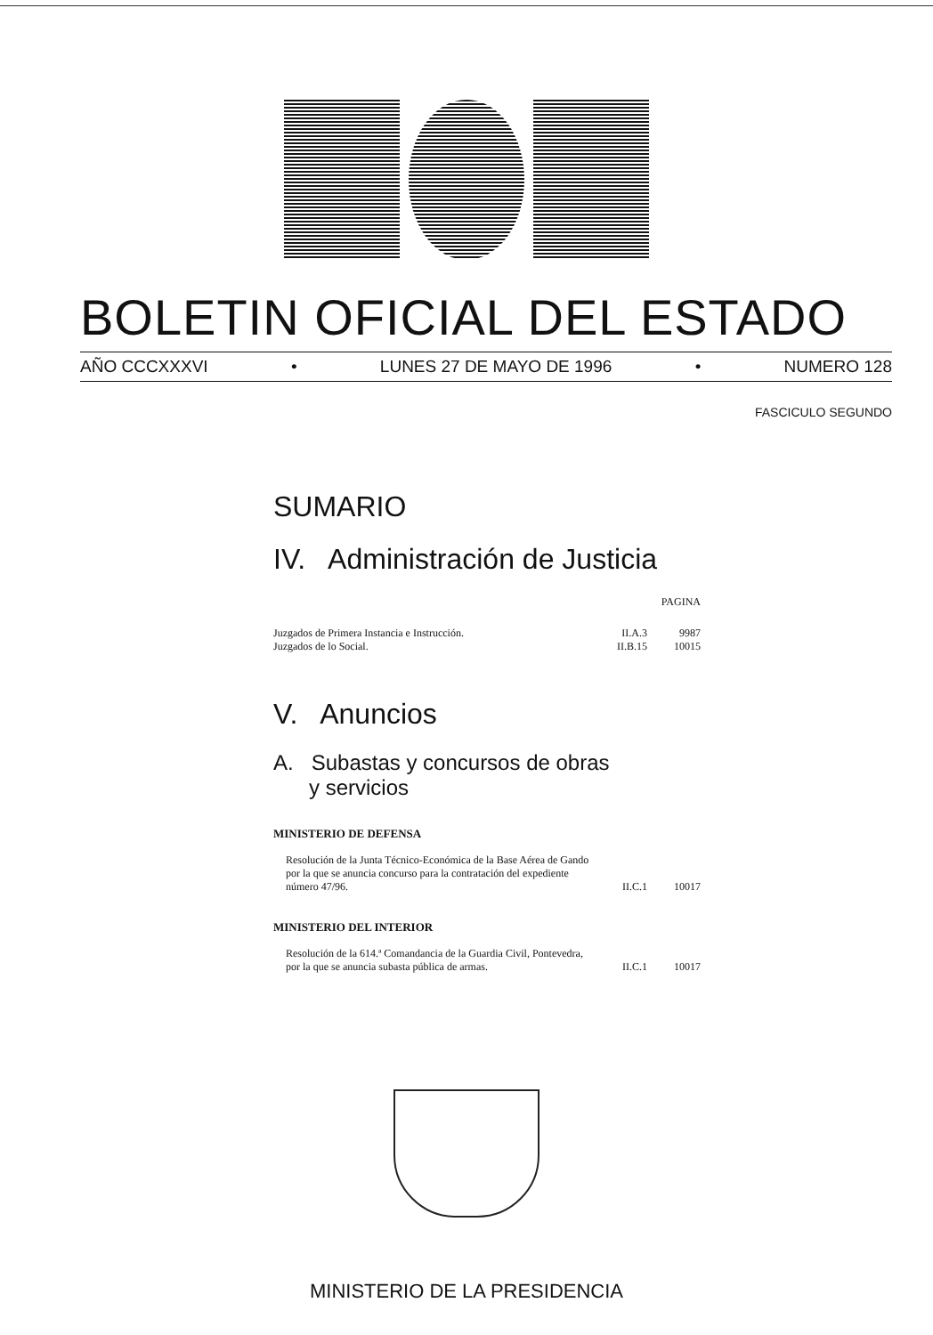BOLETIN OFICIAL DEL ESTADO
AÑO CCCXXXVI • LUNES 27 DE MAYO DE 1996 • NUMERO 128
FASCICULO SEGUNDO
SUMARIO
IV. Administración de Justicia
| | | PAGINA |
| Juzgados de Primera Instancia e Instrucción. | II.A.3 | 9987 |
| Juzgados de lo Social. | II.B.15 | 10015 |
V. Anuncios
A. Subastas y concursos de obras
y servicios
MINISTERIO DE DEFENSA
| Resolución de la Junta Técnico-Económica de la Base Aérea de Gando por la que se anuncia concurso para la contratación del expediente número 47/96. | II.C.1 | 10017 |
MINISTERIO DEL INTERIOR
| Resolución de la 614.ª Comandancia de la Guardia Civil, Pontevedra, por la que se anuncia subasta pública de armas. | II.C.1 | 10017 |
MINISTERIO DE LA PRESIDENCIA